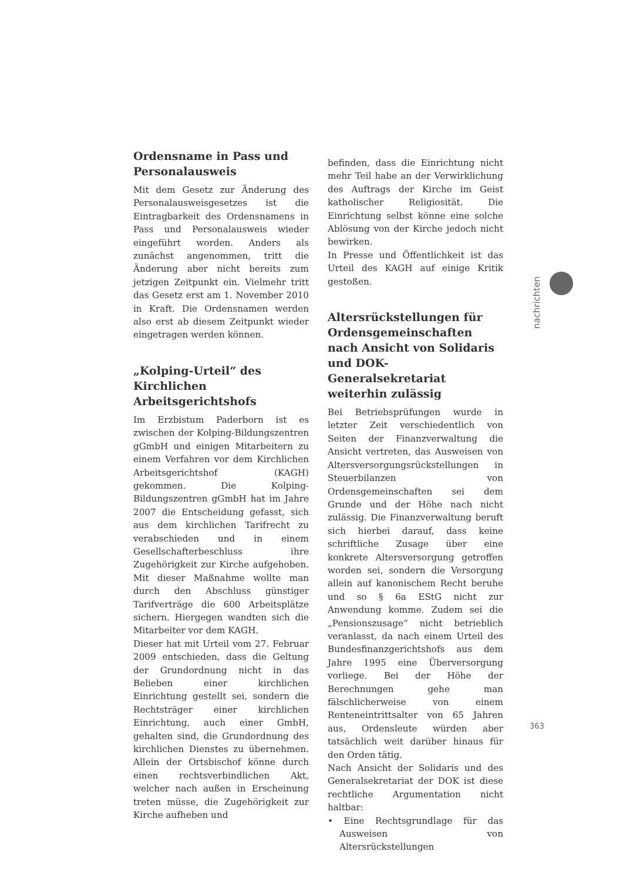Ordensname in Pass und Personalausweis
Mit dem Gesetz zur Änderung des Personalausweisgesetzes ist die Eintragbarkeit des Ordensnamens in Pass und Personalausweis wieder eingeführt worden. Anders als zunächst angenommen, tritt die Änderung aber nicht bereits zum jetzigen Zeitpunkt ein. Vielmehr tritt das Gesetz erst am 1. November 2010 in Kraft. Die Ordensnamen werden also erst ab diesem Zeitpunkt wieder eingetragen werden können.
„Kolping-Urteil“ des Kirchlichen Arbeitsgerichtshofs
Im Erzbistum Paderborn ist es zwischen der Kolping-Bildungszentren gGmbH und einigen Mitarbeitern zu einem Verfahren vor dem Kirchlichen Arbeitsgerichtshof (KAGH) gekommen. Die Kolping-Bildungszentren gGmbH hat im Jahre 2007 die Entscheidung gefasst, sich aus dem kirchlichen Tarifrecht zu verabschieden und in einem Gesellschafterbeschluss ihre Zugehörigkeit zur Kirche aufgehoben. Mit dieser Maßnahme wollte man durch den Abschluss günstiger Tarifverträge die 600 Arbeitsplätze sichern. Hiergegen wandten sich die Mitarbeiter vor dem KAGH.
Dieser hat mit Urteil vom 27. Februar 2009 entschieden, dass die Geltung der Grundordnung nicht in das Belieben einer kirchlichen Einrichtung gestellt sei, sondern die Rechtsträger einer kirchlichen Einrichtung, auch einer GmbH, gehalten sind, die Grundordnung des kirchlichen Dienstes zu übernehmen. Allein der Ortsbischof könne durch einen rechtsverbindlichen Akt, welcher nach außen in Erscheinung treten müsse, die Zugehörigkeit zur Kirche aufheben und
befinden, dass die Einrichtung nicht mehr Teil habe an der Verwirklichung des Auftrags der Kirche im Geist katholischer Religiosität. Die Einrichtung selbst könne eine solche Ablösung von der Kirche jedoch nicht bewirken.
In Presse und Öffentlichkeit ist das Urteil des KAGH auf einige Kritik gestoßen.
Altersrückstellungen für Ordensgemeinschaften nach Ansicht von Solidaris und DOK-Generalsekretariat weiterhin zulässig
Bei Betriebsprüfungen wurde in letzter Zeit verschiedentlich von Seiten der Finanzverwaltung die Ansicht vertreten, das Ausweisen von Altersversorgungsrückstellungen in Steuerbilanzen von Ordensgemeinschaften sei dem Grunde und der Höhe nach nicht zulässig. Die Finanzverwaltung beruft sich hierbei darauf, dass keine schriftliche Zusage über eine konkrete Altersversorgung getroffen worden sei, sondern die Versorgung allein auf kanonischem Recht beruhe und so § 6a EStG nicht zur Anwendung komme. Zudem sei die „Pensionszusage“ nicht betrieblich veranlasst, da nach einem Urteil des Bundesfinanzgerichtshofs aus dem Jahre 1995 eine Überversorgung vorliege. Bei der Höhe der Berechnungen gehe man fälschlicherweise von einem Renteneintrittsalter von 65 Jahren aus, Ordensleute würden aber tatsächlich weit darüber hinaus für den Orden tätig.
Nach Ansicht der Solidaris und des Generalsekretariat der DOK ist diese rechtliche Argumentation nicht haltbar:
• Eine Rechtsgrundlage für das Ausweisen von Altersrückstellungen
nachrichten
363